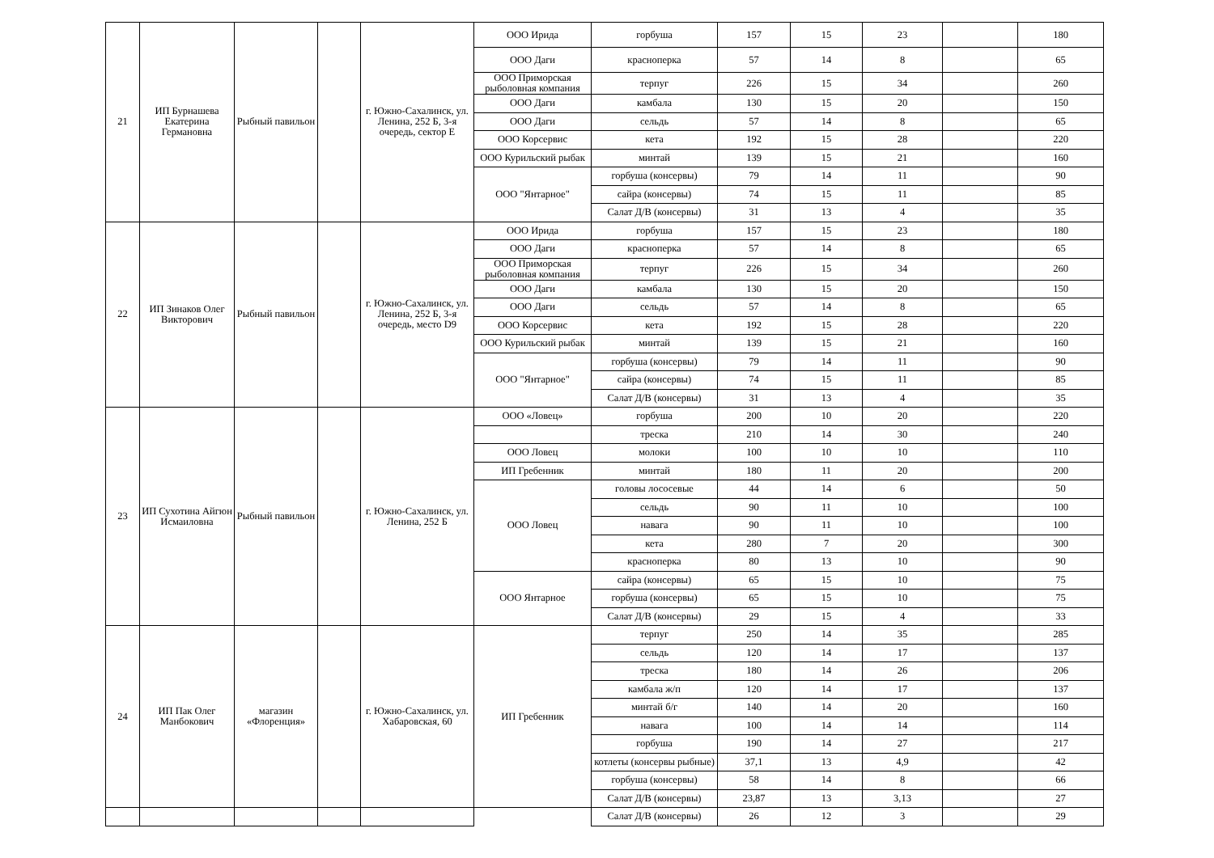| 21 | ИП Бурнашева Екатерина Германовна | Рыбный павильон | | г. Южно-Сахалинск, ул. Ленина, 252 Б, 3-я очередь, сектор Е | ООО Ирида | горбуша | 157 | 15 | 23 | | 180 |
| | | | | | ООО Даги | красноперка | 57 | 14 | 8 | | 65 |
| | | | | | ООО Приморская рыболовная компания | терпуг | 226 | 15 | 34 | | 260 |
| | | | | | ООО Даги | камбала | 130 | 15 | 20 | | 150 |
| | | | | | ООО Даги | сельдь | 57 | 14 | 8 | | 65 |
| | | | | | ООО Корсервис | кета | 192 | 15 | 28 | | 220 |
| | | | | | ООО Курильский рыбак | минтай | 139 | 15 | 21 | | 160 |
| | | | | | ООО "Янтарное" | горбуша (консервы) | 79 | 14 | 11 | | 90 |
| | | | | | | сайра (консервы) | 74 | 15 | 11 | | 85 |
| | | | | | | Салат Д/В (консервы) | 31 | 13 | 4 | | 35 |
| 22 | ИП Зинаков Олег Викторович | Рыбный павильон | | г. Южно-Сахалинск, ул. Ленина, 252 Б, 3-я очередь, место D9 | ООО Ирида | горбуша | 157 | 15 | 23 | | 180 |
| | | | | | ООО Даги | красноперка | 57 | 14 | 8 | | 65 |
| | | | | | ООО Приморская рыболовная компания | терпуг | 226 | 15 | 34 | | 260 |
| | | | | | ООО Даги | камбала | 130 | 15 | 20 | | 150 |
| | | | | | ООО Даги | сельдь | 57 | 14 | 8 | | 65 |
| | | | | | ООО Корсервис | кета | 192 | 15 | 28 | | 220 |
| | | | | | ООО Курильский рыбак | минтай | 139 | 15 | 21 | | 160 |
| | | | | | ООО "Янтарное" | горбуша (консервы) | 79 | 14 | 11 | | 90 |
| | | | | | | сайра (консервы) | 74 | 15 | 11 | | 85 |
| | | | | | | Салат Д/В (консервы) | 31 | 13 | 4 | | 35 |
| 23 | ИП Сухотина Айгюн Исмаиловна | Рыбный павильон | | г. Южно-Сахалинск, ул. Ленина, 252 Б | ООО «Ловец» | горбуша | 200 | 10 | 20 | | 220 |
| | | | | | | треска | 210 | 14 | 30 | | 240 |
| | | | | | ООО Ловец | молоки | 100 | 10 | 10 | | 110 |
| | | | | | ИП Гребенник | минтай | 180 | 11 | 20 | | 200 |
| | | | | | ООО Ловец | головы лососевые | 44 | 14 | 6 | | 50 |
| | | | | | | сельдь | 90 | 11 | 10 | | 100 |
| | | | | | | навага | 90 | 11 | 10 | | 100 |
| | | | | | | кета | 280 | 7 | 20 | | 300 |
| | | | | | | красноперка | 80 | 13 | 10 | | 90 |
| | | | | | ООО Янтарное | сайра (консервы) | 65 | 15 | 10 | | 75 |
| | | | | | | горбуша (консервы) | 65 | 15 | 10 | | 75 |
| | | | | | | Салат Д/В (консервы) | 29 | 15 | 4 | | 33 |
| 24 | ИП Пак Олег Манбокович | магазин «Флоренция» | | г. Южно-Сахалинск, ул. Хабаровская, 60 | ИП Гребенник | терпуг | 250 | 14 | 35 | | 285 |
| | | | | | | сельдь | 120 | 14 | 17 | | 137 |
| | | | | | | треска | 180 | 14 | 26 | | 206 |
| | | | | | | камбала ж/п | 120 | 14 | 17 | | 137 |
| | | | | | | минтай б/г | 140 | 14 | 20 | | 160 |
| | | | | | | навага | 100 | 14 | 14 | | 114 |
| | | | | | | горбуша | 190 | 14 | 27 | | 217 |
| | | | | | | котлеты (консервы рыбные) | 37,1 | 13 | 4,9 | | 42 |
| | | | | | | горбуша (консервы) | 58 | 14 | 8 | | 66 |
| | | | | | | Салат Д/В (консервы) | 23,87 | 13 | 3,13 | | 27 |
| | | | | | | Салат Д/В (консервы) | 26 | 12 | 3 | | 29 |